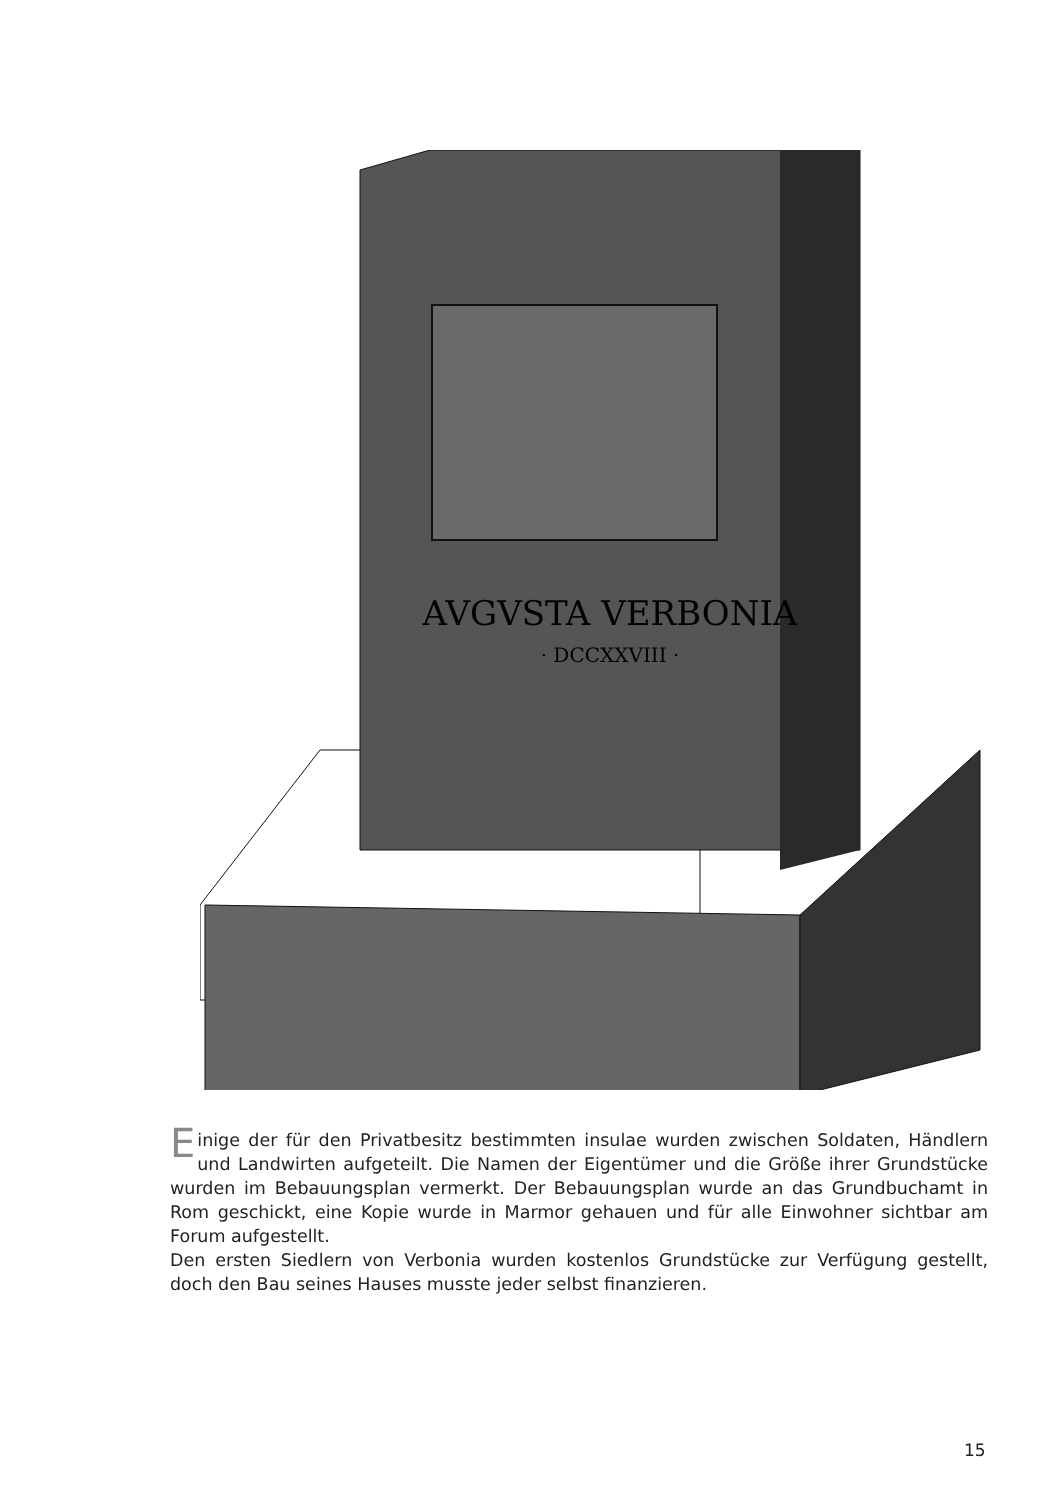AVGVSTA VERBONIA
· DCCXXVIII ·
Einige der für den Privatbesitz bestimmten insulae wurden zwischen Soldaten, Händlern und Landwirten aufgeteilt. Die Namen der Eigentümer und die Größe ihrer Grundstücke wurden im Bebauungsplan vermerkt. Der Bebauungsplan wurde an das Grundbuchamt in Rom geschickt, eine Kopie wurde in Marmor gehauen und für alle Einwohner sichtbar am Forum aufgestellt.
Den ersten Siedlern von Verbonia wurden kostenlos Grundstücke zur Verfügung gestellt, doch den Bau seines Hauses musste jeder selbst finanzieren.
15